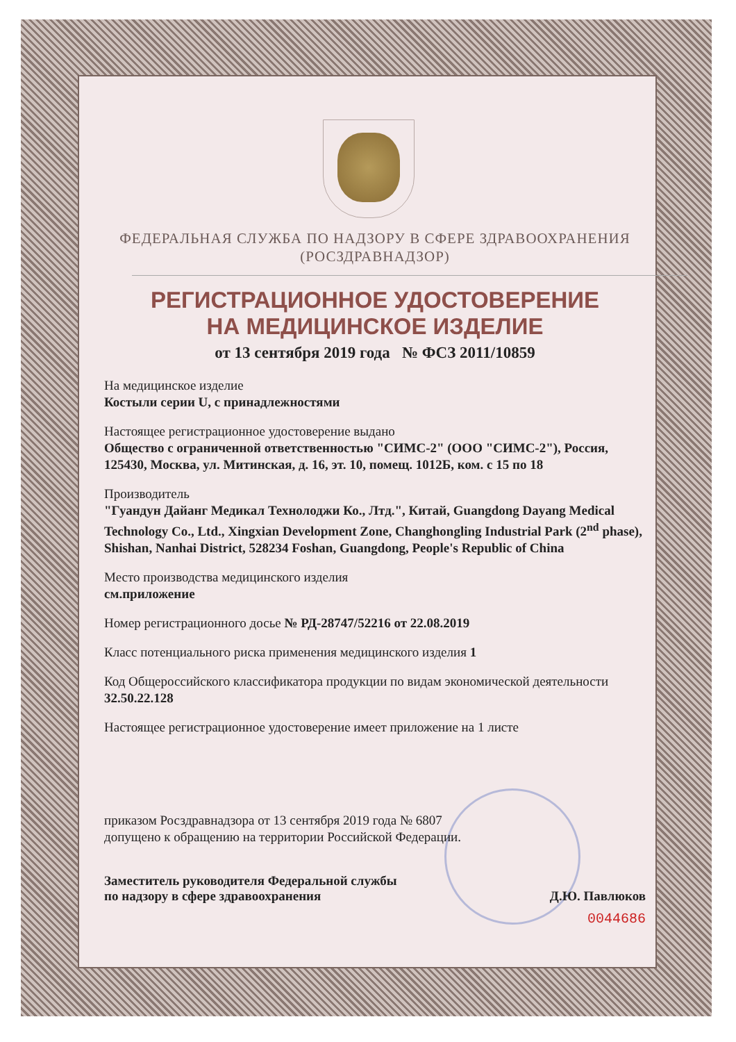ФЕДЕРАЛЬНАЯ СЛУЖБА ПО НАДЗОРУ В СФЕРЕ ЗДРАВООХРАНЕНИЯ
(РОСЗДРАВНАДЗОР)
РЕГИСТРАЦИОННОЕ УДОСТОВЕРЕНИЕ
НА МЕДИЦИНСКОЕ ИЗДЕЛИЕ
от 13 сентября 2019 года № ФСЗ 2011/10859
На медицинское изделие
Костыли серии U, с принадлежностями
Настоящее регистрационное удостоверение выдано
Общество с ограниченной ответственностью "СИМС-2" (ООО "СИМС-2"), Россия, 125430, Москва, ул. Митинская, д. 16, эт. 10, помещ. 1012Б, ком. с 15 по 18
Производитель
"Гуандун Дайанг Медикал Технолоджи Ко., Лтд.", Китай, Guangdong Dayang Medical Technology Co., Ltd., Xingxian Development Zone, Changhongling Industrial Park (2<sup>nd</sup> phase), Shishan, Nanhai District, 528234 Foshan, Guangdong, People's Republic of China
Место производства медицинского изделия
см.приложение
Номер регистрационного досье № РД-28747/52216 от 22.08.2019
Класс потенциального риска применения медицинского изделия 1
Код Общероссийского классификатора продукции по видам экономической деятельности 32.50.22.128
Настоящее регистрационное удостоверение имеет приложение на 1 листе
приказом Росздравнадзора от 13 сентября 2019 года № 6807
допущено к обращению на территории Российской Федерации.
Заместитель руководителя Федеральной службы
по надзору в сфере здравоохранения Д.Ю. Павлюков
0044686